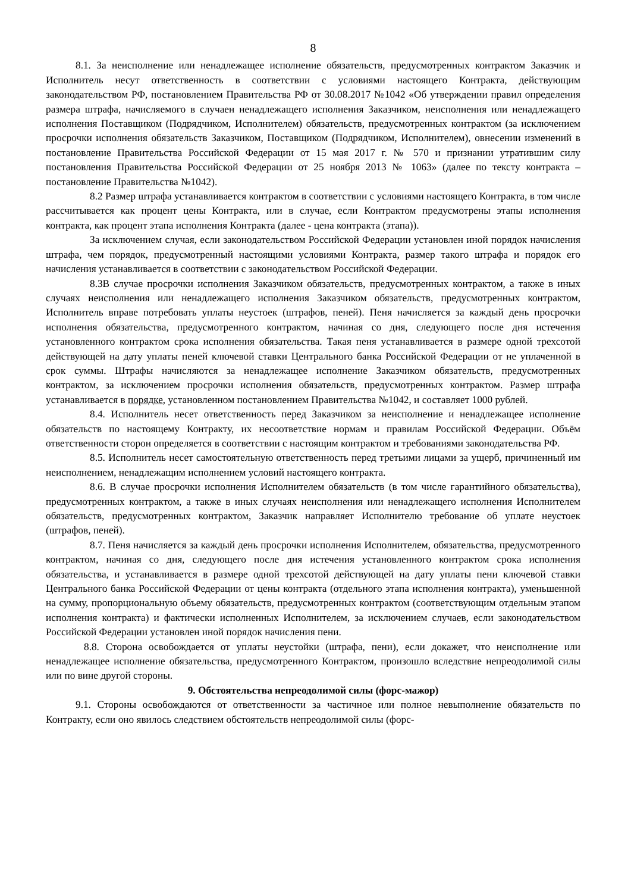8
8.1. За неисполнение или ненадлежащее исполнение обязательств, предусмотренных контрактом Заказчик и Исполнитель несут ответственность в соответствии с условиями настоящего Контракта, действующим законодательством РФ, постановлением Правительства РФ от 30.08.2017 №1042 «Об утверждении правил определения размера штрафа, начисляемого в случаен ненадлежащего исполнения Заказчиком, неисполнения или ненадлежащего исполнения Поставщиком (Подрядчиком, Исполнителем) обязательств, предусмотренных контрактом (за исключением просрочки исполнения обязательств Заказчиком, Поставщиком (Подрядчиком, Исполнителем), овнесении изменений в постановление Правительства Российской Федерации от 15 мая 2017 г. № 570 и признании утратившим силу постановления Правительства Российской Федерации от 25 ноября 2013 № 1063» (далее по тексту контракта – постановление Правительства №1042).
8.2 Размер штрафа устанавливается контрактом в соответствии с условиями настоящего Контракта, в том числе рассчитывается как процент цены Контракта, или в случае, если Контрактом предусмотрены этапы исполнения контракта, как процент этапа исполнения Контракта (далее - цена контракта (этапа)).
За исключением случая, если законодательством Российской Федерации установлен иной порядок начисления штрафа, чем порядок, предусмотренный настоящими условиями Контракта, размер такого штрафа и порядок его начисления устанавливается в соответствии с законодательством Российской Федерации.
8.3В случае просрочки исполнения Заказчиком обязательств, предусмотренных контрактом, а также в иных случаях неисполнения или ненадлежащего исполнения Заказчиком обязательств, предусмотренных контрактом, Исполнитель вправе потребовать уплаты неустоек (штрафов, пеней). Пеня начисляется за каждый день просрочки исполнения обязательства, предусмотренного контрактом, начиная со дня, следующего после дня истечения установленного контрактом срока исполнения обязательства. Такая пеня устанавливается в размере одной трехсотой действующей на дату уплаты пеней ключевой ставки Центрального банка Российской Федерации от не уплаченной в срок суммы. Штрафы начисляются за ненадлежащее исполнение Заказчиком обязательств, предусмотренных контрактом, за исключением просрочки исполнения обязательств, предусмотренных контрактом. Размер штрафа устанавливается в порядке, установленном постановлением Правительства №1042, и составляет 1000 рублей.
8.4. Исполнитель несет ответственность перед Заказчиком за неисполнение и ненадлежащее исполнение обязательств по настоящему Контракту, их несоответствие нормам и правилам Российской Федерации. Объём ответственности сторон определяется в соответствии с настоящим контрактом и требованиями законодательства РФ.
8.5. Исполнитель несет самостоятельную ответственность перед третьими лицами за ущерб, причиненный им неисполнением, ненадлежащим исполнением условий настоящего контракта.
8.6. В случае просрочки исполнения Исполнителем обязательств (в том числе гарантийного обязательства), предусмотренных контрактом, а также в иных случаях неисполнения или ненадлежащего исполнения Исполнителем обязательств, предусмотренных контрактом, Заказчик направляет Исполнителю требование об уплате неустоек (штрафов, пеней).
8.7. Пеня начисляется за каждый день просрочки исполнения Исполнителем, обязательства, предусмотренного контрактом, начиная со дня, следующего после дня истечения установленного контрактом срока исполнения обязательства, и устанавливается в размере одной трехсотой действующей на дату уплаты пени ключевой ставки Центрального банка Российской Федерации от цены контракта (отдельного этапа исполнения контракта), уменьшенной на сумму, пропорциональную объему обязательств, предусмотренных контрактом (соответствующим отдельным этапом исполнения контракта) и фактически исполненных Исполнителем, за исключением случаев, если законодательством Российской Федерации установлен иной порядок начисления пени.
8.8. Сторона освобождается от уплаты неустойки (штрафа, пени), если докажет, что неисполнение или ненадлежащее исполнение обязательства, предусмотренного Контрактом, произошло вследствие непреодолимой силы или по вине другой стороны.
9. Обстоятельства непреодолимой силы (форс-мажор)
9.1. Стороны освобождаются от ответственности за частичное или полное невыполнение обязательств по Контракту, если оно явилось следствием обстоятельств непреодолимой силы (форс-